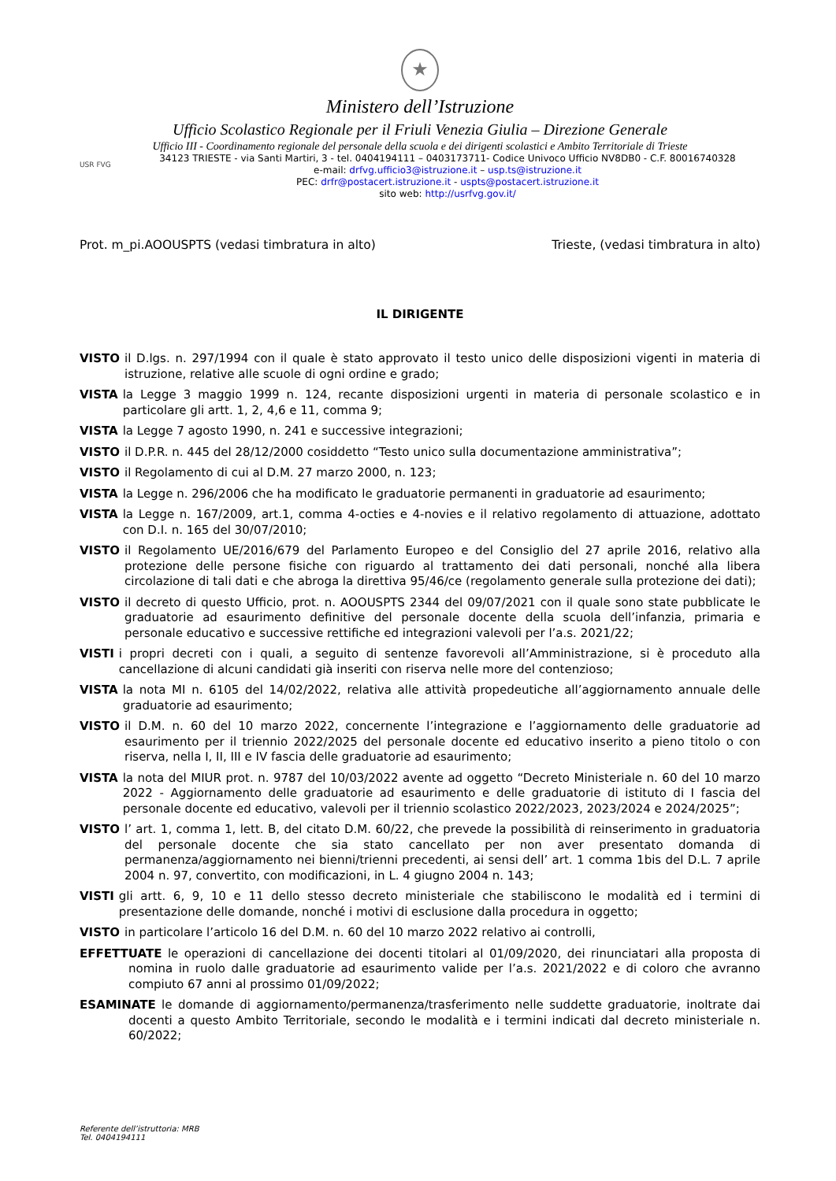★
Ministero dell’Istruzione
Ufficio Scolastico Regionale per il Friuli Venezia Giulia – Direzione Generale
Ufficio III - Coordinamento regionale del personale della scuola e dei dirigenti scolastici e Ambito Territoriale di Trieste
USR FVG
34123 TRIESTE - via Santi Martiri, 3 - tel. 0404194111 – 0403173711- Codice Univoco Ufficio NV8DB0 - C.F. 80016740328
e-mail: drfvg.ufficio3@istruzione.it – usp.ts@istruzione.it
PEC: drfr@postacert.istruzione.it - uspts@postacert.istruzione.it
sito web: http://usrfvg.gov.it/
Prot. m_pi.AOOUSPTS (vedasi timbratura in alto) Trieste, (vedasi timbratura in alto)
IL DIRIGENTE
VISTO il D.lgs. n. 297/1994 con il quale è stato approvato il testo unico delle disposizioni vigenti in materia di istruzione, relative alle scuole di ogni ordine e grado;
VISTA la Legge 3 maggio 1999 n. 124, recante disposizioni urgenti in materia di personale scolastico e in particolare gli artt. 1, 2, 4,6 e 11, comma 9;
VISTA la Legge 7 agosto 1990, n. 241 e successive integrazioni;
VISTO il D.P.R. n. 445 del 28/12/2000 cosiddetto “Testo unico sulla documentazione amministrativa”;
VISTO il Regolamento di cui al D.M. 27 marzo 2000, n. 123;
VISTA la Legge n. 296/2006 che ha modificato le graduatorie permanenti in graduatorie ad esaurimento;
VISTA la Legge n. 167/2009, art.1, comma 4-octies e 4-novies e il relativo regolamento di attuazione, adottato con D.I. n. 165 del 30/07/2010;
VISTO il Regolamento UE/2016/679 del Parlamento Europeo e del Consiglio del 27 aprile 2016, relativo alla protezione delle persone fisiche con riguardo al trattamento dei dati personali, nonché alla libera circolazione di tali dati e che abroga la direttiva 95/46/ce (regolamento generale sulla protezione dei dati);
VISTO il decreto di questo Ufficio, prot. n. AOOUSPTS 2344 del 09/07/2021 con il quale sono state pubblicate le graduatorie ad esaurimento definitive del personale docente della scuola dell’infanzia, primaria e personale educativo e successive rettifiche ed integrazioni valevoli per l’a.s. 2021/22;
VISTI i propri decreti con i quali, a seguito di sentenze favorevoli all’Amministrazione, si è proceduto alla cancellazione di alcuni candidati già inseriti con riserva nelle more del contenzioso;
VISTA la nota MI n. 6105 del 14/02/2022, relativa alle attività propedeutiche all’aggiornamento annuale delle graduatorie ad esaurimento;
VISTO il D.M. n. 60 del 10 marzo 2022, concernente l’integrazione e l’aggiornamento delle graduatorie ad esaurimento per il triennio 2022/2025 del personale docente ed educativo inserito a pieno titolo o con riserva, nella I, II, III e IV fascia delle graduatorie ad esaurimento;
VISTA la nota del MIUR prot. n. 9787 del 10/03/2022 avente ad oggetto “Decreto Ministeriale n. 60 del 10 marzo 2022 - Aggiornamento delle graduatorie ad esaurimento e delle graduatorie di istituto di I fascia del personale docente ed educativo, valevoli per il triennio scolastico 2022/2023, 2023/2024 e 2024/2025”;
VISTO l’ art. 1, comma 1, lett. B, del citato D.M. 60/22, che prevede la possibilità di reinserimento in graduatoria del personale docente che sia stato cancellato per non aver presentato domanda di permanenza/aggiornamento nei bienni/trienni precedenti, ai sensi dell’ art. 1 comma 1bis del D.L. 7 aprile 2004 n. 97, convertito, con modificazioni, in L. 4 giugno 2004 n. 143;
VISTI gli artt. 6, 9, 10 e 11 dello stesso decreto ministeriale che stabiliscono le modalità ed i termini di presentazione delle domande, nonché i motivi di esclusione dalla procedura in oggetto;
VISTO in particolare l’articolo 16 del D.M. n. 60 del 10 marzo 2022 relativo ai controlli,
EFFETTUATE le operazioni di cancellazione dei docenti titolari al 01/09/2020, dei rinunciatari alla proposta di nomina in ruolo dalle graduatorie ad esaurimento valide per l’a.s. 2021/2022 e di coloro che avranno compiuto 67 anni al prossimo 01/09/2022;
ESAMINATE le domande di aggiornamento/permanenza/trasferimento nelle suddette graduatorie, inoltrate dai docenti a questo Ambito Territoriale, secondo le modalità e i termini indicati dal decreto ministeriale n. 60/2022;
Referente dell’istruttoria: MRB
Tel. 0404194111